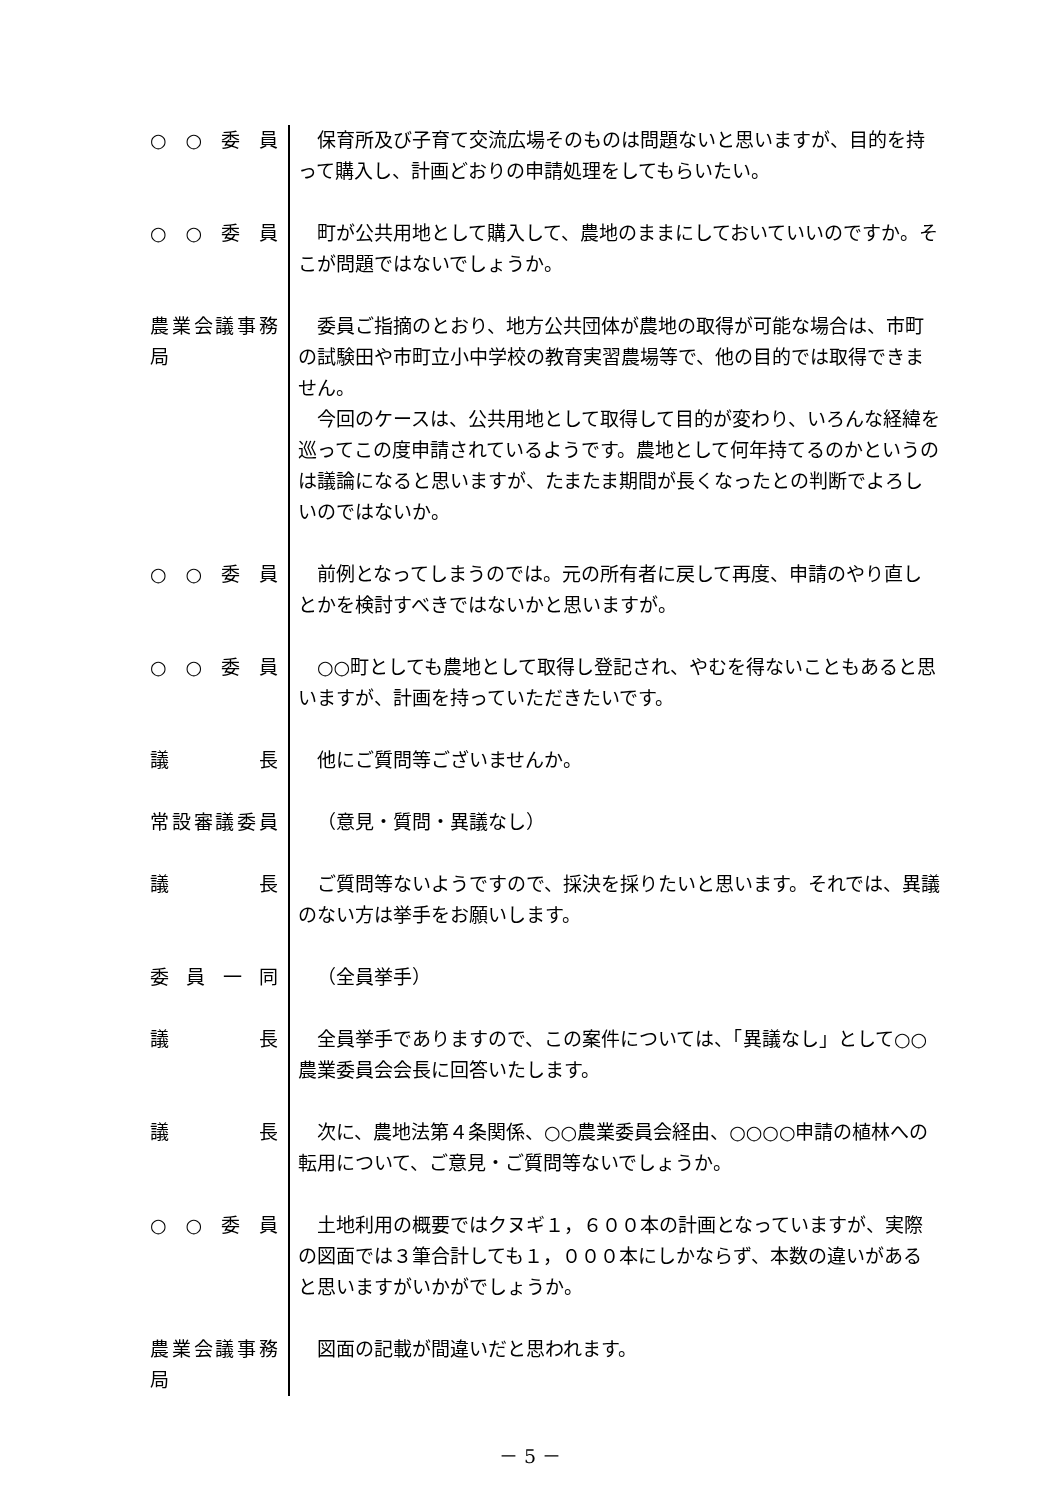○ ○ 委 員 保育所及び子育て交流広場そのものは問題ないと思いますが、目的を持って購入し、計画どおりの申請処理をしてもらいたい。
○ ○ 委 員 町が公共用地として購入して、農地のままにしておいていいのですか。そこが問題ではないでしょうか。
農業会議事務局 委員ご指摘のとおり、地方公共団体が農地の取得が可能な場合は、市町の試験田や市町立小中学校の教育実習農場等で、他の目的では取得できません。
今回のケースは、公共用地として取得して目的が変わり、いろんな経緯を巡ってこの度申請されているようです。農地として何年持てるのかというのは議論になると思いますが、たまたま期間が長くなったとの判断でよろしいのではないか。
○ ○ 委 員 前例となってしまうのでは。元の所有者に戻して再度、申請のやり直しとかを検討すべきではないかと思いますが。
○ ○ 委 員 ○○町としても農地として取得し登記され、やむを得ないこともあると思いますが、計画を持っていただきたいです。
議 長 他にご質問等ございませんか。
常設審議委員 （意見・質問・異議なし）
議 長 ご質問等ないようですので、採決を採りたいと思います。それでは、異議のない方は挙手をお願いします。
委 員 一 同 （全員挙手）
議 長 全員挙手でありますので、この案件については、「異議なし」として○○農業委員会会長に回答いたします。
議 長 次に、農地法第４条関係、○○農業委員会経由、○○○○申請の植林への転用について、ご意見・ご質問等ないでしょうか。
○ ○ 委 員 土地利用の概要ではクヌギ１，６００本の計画となっていますが、実際の図面では３筆合計しても１，０００本にしかならず、本数の違いがあると思いますがいかがでしょうか。
農業会議事務局 図面の記載が間違いだと思われます。
－ 5 －